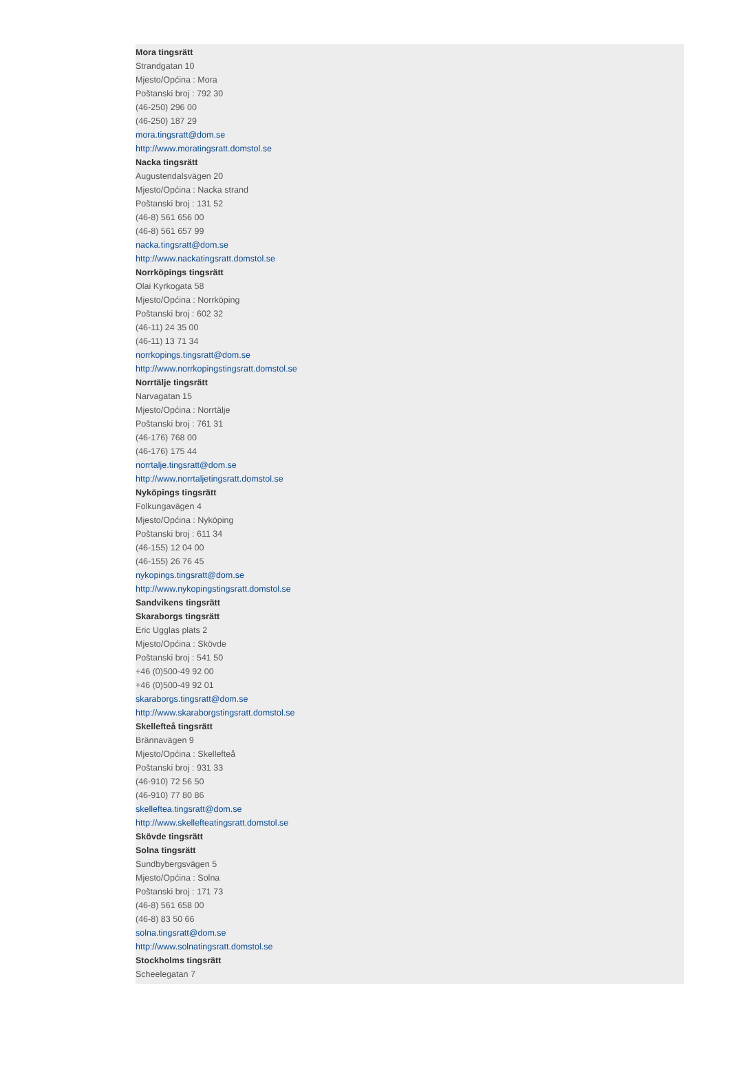Mora tingsrätt
Strandgatan 10
Mjesto/Općina : Mora
Poštanski broj : 792 30
(46-250) 296 00
(46-250) 187 29
mora.tingsratt@dom.se
http://www.moratingsratt.domstol.se
Nacka tingsrätt
Augustendalsvägen 20
Mjesto/Općina : Nacka strand
Poštanski broj : 131 52
(46-8) 561 656 00
(46-8) 561 657 99
nacka.tingsratt@dom.se
http://www.nackatingsratt.domstol.se
Norrköpings tingsrätt
Olai Kyrkogata 58
Mjesto/Općina : Norrköping
Poštanski broj : 602 32
(46-11) 24 35 00
(46-11) 13 71 34
norrkopings.tingsratt@dom.se
http://www.norrkopingstingsratt.domstol.se
Norrtälje tingsrätt
Narvagatan 15
Mjesto/Općina : Norrtälje
Poštanski broj : 761 31
(46-176) 768 00
(46-176) 175 44
norrtalje.tingsratt@dom.se
http://www.norrtaljetingsratt.domstol.se
Nyköpings tingsrätt
Folkungavägen 4
Mjesto/Općina : Nyköping
Poštanski broj : 611 34
(46-155) 12 04 00
(46-155) 26 76 45
nykopings.tingsratt@dom.se
http://www.nykopingstingsratt.domstol.se
Sandvikens tingsrätt
Skaraborgs tingsrätt
Eric Ugglas plats 2
Mjesto/Općina : Skövde
Poštanski broj : 541 50
+46 (0)500-49 92 00
+46 (0)500-49 92 01
skaraborgs.tingsratt@dom.se
http://www.skaraborgstingsratt.domstol.se
Skellefteå tingsrätt
Brännavägen 9
Mjesto/Općina : Skellefteå
Poštanski broj : 931 33
(46-910) 72 56 50
(46-910) 77 80 86
skelleftea.tingsratt@dom.se
http://www.skellefteatingsratt.domstol.se
Skövde tingsrätt
Solna tingsrätt
Sundbybergsvägen 5
Mjesto/Općina : Solna
Poštanski broj : 171 73
(46-8) 561 658 00
(46-8) 83 50 66
solna.tingsratt@dom.se
http://www.solnatingsratt.domstol.se
Stockholms tingsrätt
Scheelegatan 7